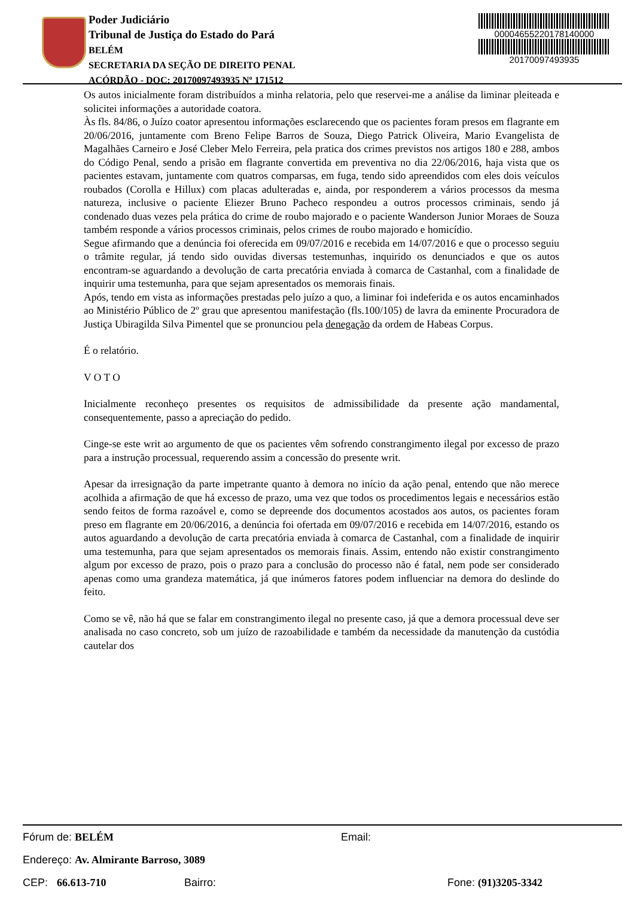Poder Judiciário
Tribunal de Justiça do Estado do Pará
BELÉM
SECRETARIA DA SEÇÃO DE DIREITO PENAL
ACÓRDÃO - DOC: 20170097493935 Nº 171512
00004655220178140000
20170097493935
Os autos inicialmente foram distribuídos a minha relatoria, pelo que reservei-me a análise da liminar pleiteada e solicitei informações a autoridade coatora.
Às fls. 84/86, o Juízo coator apresentou informações esclarecendo que os pacientes foram presos em flagrante em 20/06/2016, juntamente com Breno Felipe Barros de Souza, Diego Patrick Oliveira, Mario Evangelista de Magalhães Carneiro e José Cleber Melo Ferreira, pela pratica dos crimes previstos nos artigos 180 e 288, ambos do Código Penal, sendo a prisão em flagrante convertida em preventiva no dia 22/06/2016, haja vista que os pacientes estavam, juntamente com quatros comparsas, em fuga, tendo sido apreendidos com eles dois veículos roubados (Corolla e Hillux) com placas adulteradas e, ainda, por responderem a vários processos da mesma natureza, inclusive o paciente Eliezer Bruno Pacheco respondeu a outros processos criminais, sendo já condenado duas vezes pela prática do crime de roubo majorado e o paciente Wanderson Junior Moraes de Souza também responde a vários processos criminais, pelos crimes de roubo majorado e homicídio.
Segue afirmando que a denúncia foi oferecida em 09/07/2016 e recebida em 14/07/2016 e que o processo seguiu o trâmite regular, já tendo sido ouvidas diversas testemunhas, inquirido os denunciados e que os autos encontram-se aguardando a devolução de carta precatória enviada à comarca de Castanhal, com a finalidade de inquirir uma testemunha, para que sejam apresentados os memorais finais.
Após, tendo em vista as informações prestadas pelo juízo a quo, a liminar foi indeferida e os autos encaminhados ao Ministério Público de 2º grau que apresentou manifestação (fls.100/105) de lavra da eminente Procuradora de Justiça Ubiragilda Silva Pimentel que se pronunciou pela denegação da ordem de Habeas Corpus.
É o relatório.
V O T O
Inicialmente reconheço presentes os requisitos de admissibilidade da presente ação mandamental, consequentemente, passo a apreciação do pedido.
Cinge-se este writ ao argumento de que os pacientes vêm sofrendo constrangimento ilegal por excesso de prazo para a instrução processual, requerendo assim a concessão do presente writ.
Apesar da irresignação da parte impetrante quanto à demora no início da ação penal, entendo que não merece acolhida a afirmação de que há excesso de prazo, uma vez que todos os procedimentos legais e necessários estão sendo feitos de forma razoável e, como se depreende dos documentos acostados aos autos, os pacientes foram preso em flagrante em 20/06/2016, a denúncia foi ofertada em 09/07/2016 e recebida em 14/07/2016, estando os autos aguardando a devolução de carta precatória enviada à comarca de Castanhal, com a finalidade de inquirir uma testemunha, para que sejam apresentados os memorais finais. Assim, entendo não existir constrangimento algum por excesso de prazo, pois o prazo para a conclusão do processo não é fatal, nem pode ser considerado apenas como uma grandeza matemática, já que inúmeros fatores podem influenciar na demora do deslinde do feito.
Como se vê, não há que se falar em constrangimento ilegal no presente caso, já que a demora processual deve ser analisada no caso concreto, sob um juízo de razoabilidade e também da necessidade da manutenção da custódia cautelar dos
Fórum de: BELÉM Email:
Endereço: Av. Almirante Barroso, 3089
CEP: 66.613-710 Bairro: Fone: (91)3205-3342